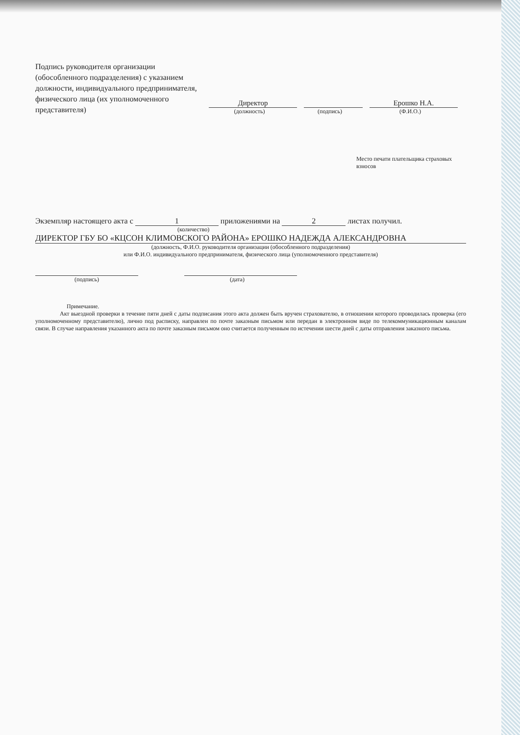Подпись руководителя организации (обособленного подразделения) с указанием должности, индивидуального предпринимателя, физического лица (их уполномоченного представителя)
Директор
(должность)
(подпись)
Ерошко Н.А.
(Ф.И.О.)
Место печати плательщика страховых взносов
Экземпляр настоящего акта с 1 приложениями на 2 листах получил.
(количество)
ДИРЕКТОР ГБУ БО «КЦСОН КЛИМОВСКОГО РАЙОНА» ЕРОШКО НАДЕЖДА АЛЕКСАНДРОВНА
(должность, Ф.И.О. руководителя организации (обособленного подразделения)
или Ф.И.О. индивидуального предпринимателя, физического лица (уполномоченного представителя)
(подпись)
(дата)
Примечание.
Акт выездной проверки в течение пяти дней с даты подписания этого акта должен быть вручен страхователю, в отношении которого проводилась проверка (его уполномоченному представителю), лично под расписку, направлен по почте заказным письмом или передан в электронном виде по телекоммуникационным каналам связи. В случае направления указанного акта по почте заказным письмом оно считается полученным по истечении шести дней с даты отправления заказного письма.